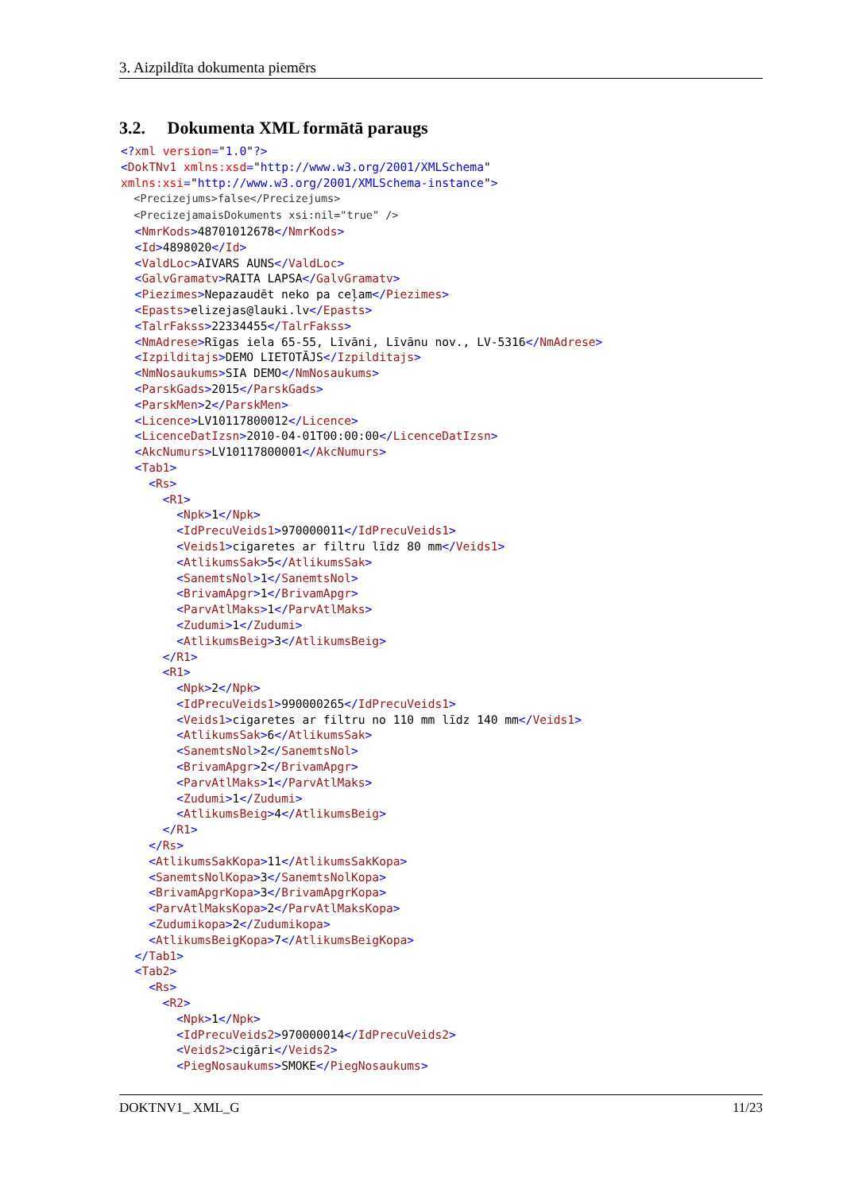3. Aizpildīta dokumenta piemērs
3.2. Dokumenta XML formātā paraugs
<?xml version="1.0"?>
<DokTNv1 xmlns:xsd="http://www.w3.org/2001/XMLSchema"
xmlns:xsi="http://www.w3.org/2001/XMLSchema-instance">
  <Precizejums>false</Precizejums>
  <PrecizejamaisDokuments xsi:nil="true" />
  <NmrKods>48701012678</NmrKods>
  <Id>4898020</Id>
  <ValdLoc>AIVARS AUNS</ValdLoc>
  <GalvGramatv>RAITA LAPSA</GalvGramatv>
  <Piezimes>Nepazaudēt neko pa ceļam</Piezimes>
  <Epasts>elizejas@lauki.lv</Epasts>
  <TalrFakss>22334455</TalrFakss>
  <NmAdrese>Rīgas iela 65-55, Līvāni, Līvānu nov., LV-5316</NmAdrese>
  <Izpilditajs>DEMO LIETOTĀJS</Izpilditajs>
  <NmNosaukums>SIA DEMO</NmNosaukums>
  <ParskGads>2015</ParskGads>
  <ParskMen>2</ParskMen>
  <Licence>LV10117800012</Licence>
  <LicenceDatIzsn>2010-04-01T00:00:00</LicenceDatIzsn>
  <AkcNumurs>LV10117800001</AkcNumurs>
  <Tab1>
    <Rs>
      <R1>
        <Npk>1</Npk>
        <IdPrecuVeids1>970000011</IdPrecuVeids1>
        <Veids1>cigaretes ar filtru līdz 80 mm</Veids1>
        <AtlikumsSak>5</AtlikumsSak>
        <SanemtsNol>1</SanemtsNol>
        <BrivamApgr>1</BrivamApgr>
        <ParvAtlMaks>1</ParvAtlMaks>
        <Zudumi>1</Zudumi>
        <AtlikumsBeig>3</AtlikumsBeig>
      </R1>
      <R1>
        <Npk>2</Npk>
        <IdPrecuVeids1>990000265</IdPrecuVeids1>
        <Veids1>cigaretes ar filtru no 110 mm līdz 140 mm</Veids1>
        <AtlikumsSak>6</AtlikumsSak>
        <SanemtsNol>2</SanemtsNol>
        <BrivamApgr>2</BrivamApgr>
        <ParvAtlMaks>1</ParvAtlMaks>
        <Zudumi>1</Zudumi>
        <AtlikumsBeig>4</AtlikumsBeig>
      </R1>
    </Rs>
    <AtlikumsSakKopa>11</AtlikumsSakKopa>
    <SanemtsNolKopa>3</SanemtsNolKopa>
    <BrivamApgrKopa>3</BrivamApgrKopa>
    <ParvAtlMaksKopa>2</ParvAtlMaksKopa>
    <Zudumikopa>2</Zudumikopa>
    <AtlikumsBeigKopa>7</AtlikumsBeigKopa>
  </Tab1>
  <Tab2>
    <Rs>
      <R2>
        <Npk>1</Npk>
        <IdPrecuVeids2>970000014</IdPrecuVeids2>
        <Veids2>cigāri</Veids2>
        <PiegNosaukums>SMOKE</PiegNosaukums>
DOKTNV1_ XML_G 11/23